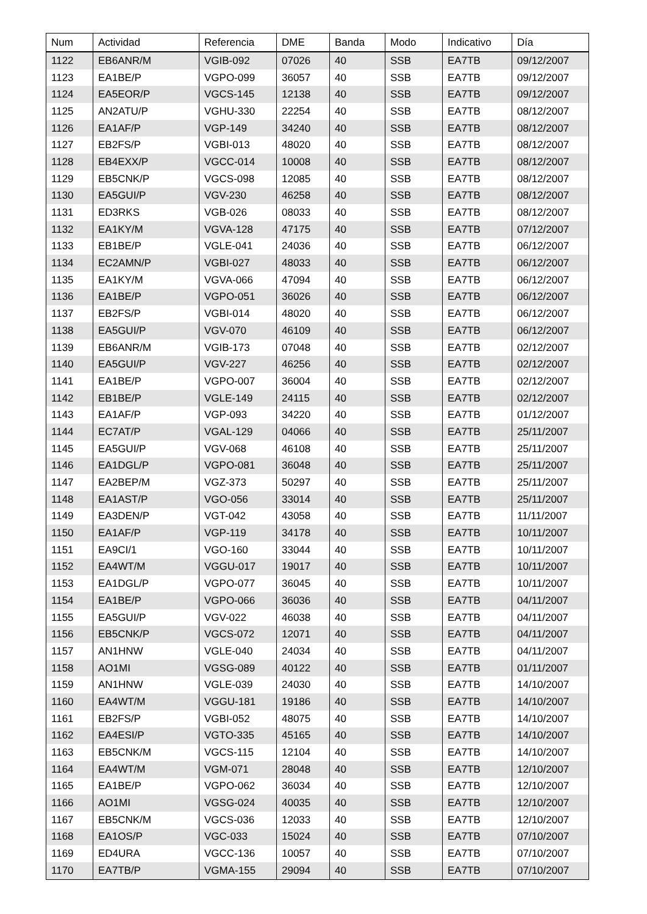| Num | Actividad | Referencia | DME | Banda | Modo | Indicativo | Día |
| --- | --- | --- | --- | --- | --- | --- | --- |
| 1122 | EB6ANR/M | VGIB-092 | 07026 | 40 | SSB | EA7TB | 09/12/2007 |
| 1123 | EA1BE/P | VGPO-099 | 36057 | 40 | SSB | EA7TB | 09/12/2007 |
| 1124 | EA5EOR/P | VGCS-145 | 12138 | 40 | SSB | EA7TB | 09/12/2007 |
| 1125 | AN2ATU/P | VGHU-330 | 22254 | 40 | SSB | EA7TB | 08/12/2007 |
| 1126 | EA1AF/P | VGP-149 | 34240 | 40 | SSB | EA7TB | 08/12/2007 |
| 1127 | EB2FS/P | VGBI-013 | 48020 | 40 | SSB | EA7TB | 08/12/2007 |
| 1128 | EB4EXX/P | VGCC-014 | 10008 | 40 | SSB | EA7TB | 08/12/2007 |
| 1129 | EB5CNK/P | VGCS-098 | 12085 | 40 | SSB | EA7TB | 08/12/2007 |
| 1130 | EA5GUI/P | VGV-230 | 46258 | 40 | SSB | EA7TB | 08/12/2007 |
| 1131 | ED3RKS | VGB-026 | 08033 | 40 | SSB | EA7TB | 08/12/2007 |
| 1132 | EA1KY/M | VGVA-128 | 47175 | 40 | SSB | EA7TB | 07/12/2007 |
| 1133 | EB1BE/P | VGLE-041 | 24036 | 40 | SSB | EA7TB | 06/12/2007 |
| 1134 | EC2AMN/P | VGBI-027 | 48033 | 40 | SSB | EA7TB | 06/12/2007 |
| 1135 | EA1KY/M | VGVA-066 | 47094 | 40 | SSB | EA7TB | 06/12/2007 |
| 1136 | EA1BE/P | VGPO-051 | 36026 | 40 | SSB | EA7TB | 06/12/2007 |
| 1137 | EB2FS/P | VGBI-014 | 48020 | 40 | SSB | EA7TB | 06/12/2007 |
| 1138 | EA5GUI/P | VGV-070 | 46109 | 40 | SSB | EA7TB | 06/12/2007 |
| 1139 | EB6ANR/M | VGIB-173 | 07048 | 40 | SSB | EA7TB | 02/12/2007 |
| 1140 | EA5GUI/P | VGV-227 | 46256 | 40 | SSB | EA7TB | 02/12/2007 |
| 1141 | EA1BE/P | VGPO-007 | 36004 | 40 | SSB | EA7TB | 02/12/2007 |
| 1142 | EB1BE/P | VGLE-149 | 24115 | 40 | SSB | EA7TB | 02/12/2007 |
| 1143 | EA1AF/P | VGP-093 | 34220 | 40 | SSB | EA7TB | 01/12/2007 |
| 1144 | EC7AT/P | VGAL-129 | 04066 | 40 | SSB | EA7TB | 25/11/2007 |
| 1145 | EA5GUI/P | VGV-068 | 46108 | 40 | SSB | EA7TB | 25/11/2007 |
| 1146 | EA1DGL/P | VGPO-081 | 36048 | 40 | SSB | EA7TB | 25/11/2007 |
| 1147 | EA2BEP/M | VGZ-373 | 50297 | 40 | SSB | EA7TB | 25/11/2007 |
| 1148 | EA1AST/P | VGO-056 | 33014 | 40 | SSB | EA7TB | 25/11/2007 |
| 1149 | EA3DEN/P | VGT-042 | 43058 | 40 | SSB | EA7TB | 11/11/2007 |
| 1150 | EA1AF/P | VGP-119 | 34178 | 40 | SSB | EA7TB | 10/11/2007 |
| 1151 | EA9CI/1 | VGO-160 | 33044 | 40 | SSB | EA7TB | 10/11/2007 |
| 1152 | EA4WT/M | VGGU-017 | 19017 | 40 | SSB | EA7TB | 10/11/2007 |
| 1153 | EA1DGL/P | VGPO-077 | 36045 | 40 | SSB | EA7TB | 10/11/2007 |
| 1154 | EA1BE/P | VGPO-066 | 36036 | 40 | SSB | EA7TB | 04/11/2007 |
| 1155 | EA5GUI/P | VGV-022 | 46038 | 40 | SSB | EA7TB | 04/11/2007 |
| 1156 | EB5CNK/P | VGCS-072 | 12071 | 40 | SSB | EA7TB | 04/11/2007 |
| 1157 | AN1HNW | VGLE-040 | 24034 | 40 | SSB | EA7TB | 04/11/2007 |
| 1158 | AO1MI | VGSG-089 | 40122 | 40 | SSB | EA7TB | 01/11/2007 |
| 1159 | AN1HNW | VGLE-039 | 24030 | 40 | SSB | EA7TB | 14/10/2007 |
| 1160 | EA4WT/M | VGGU-181 | 19186 | 40 | SSB | EA7TB | 14/10/2007 |
| 1161 | EB2FS/P | VGBI-052 | 48075 | 40 | SSB | EA7TB | 14/10/2007 |
| 1162 | EA4ESI/P | VGTO-335 | 45165 | 40 | SSB | EA7TB | 14/10/2007 |
| 1163 | EB5CNK/M | VGCS-115 | 12104 | 40 | SSB | EA7TB | 14/10/2007 |
| 1164 | EA4WT/M | VGM-071 | 28048 | 40 | SSB | EA7TB | 12/10/2007 |
| 1165 | EA1BE/P | VGPO-062 | 36034 | 40 | SSB | EA7TB | 12/10/2007 |
| 1166 | AO1MI | VGSG-024 | 40035 | 40 | SSB | EA7TB | 12/10/2007 |
| 1167 | EB5CNK/M | VGCS-036 | 12033 | 40 | SSB | EA7TB | 12/10/2007 |
| 1168 | EA1OS/P | VGC-033 | 15024 | 40 | SSB | EA7TB | 07/10/2007 |
| 1169 | ED4URA | VGCC-136 | 10057 | 40 | SSB | EA7TB | 07/10/2007 |
| 1170 | EA7TB/P | VGMA-155 | 29094 | 40 | SSB | EA7TB | 07/10/2007 |